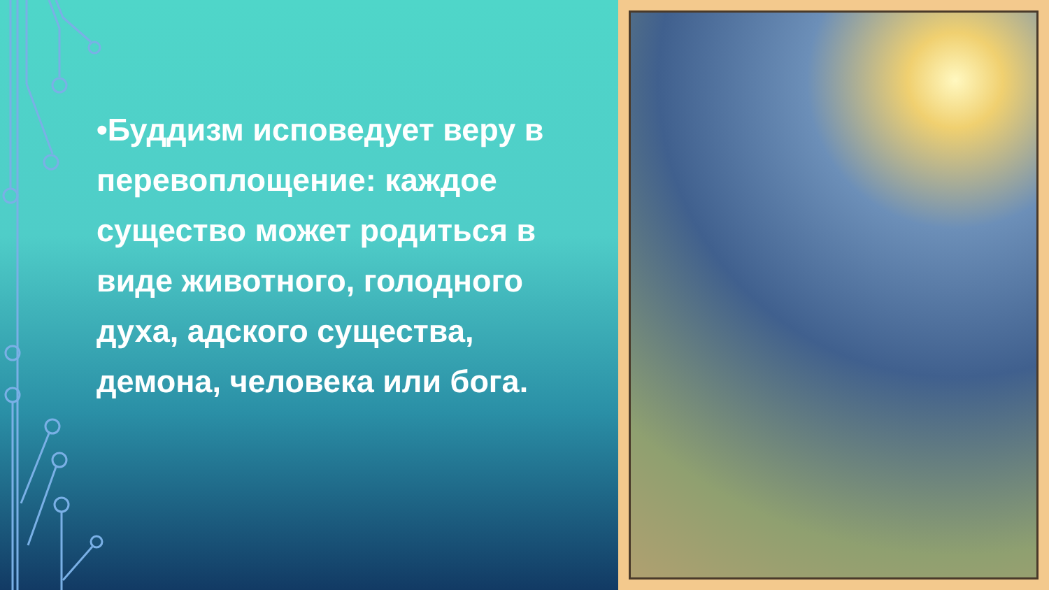•Буддизм исповедует веру в перевоплощение: каждое существо может родиться в виде животного, голодного духа, адского существа, демона, человека или бога.